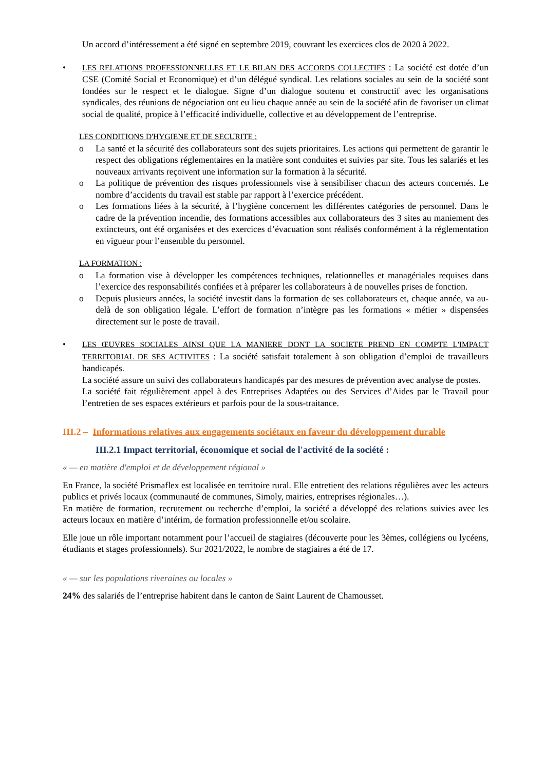Un accord d’intéressement a été signé en septembre 2019, couvrant les exercices clos de 2020 à 2022.
• LES RELATIONS PROFESSIONNELLES ET LE BILAN DES ACCORDS COLLECTIFS : La société est dotée d’un CSE (Comité Social et Economique) et d’un délégué syndical. Les relations sociales au sein de la société sont fondées sur le respect et le dialogue. Signe d’un dialogue soutenu et constructif avec les organisations syndicales, des réunions de négociation ont eu lieu chaque année au sein de la société afin de favoriser un climat social de qualité, propice à l’efficacité individuelle, collective et au développement de l’entreprise.
LES CONDITIONS D'HYGIENE ET DE SECURITE :
o La santé et la sécurité des collaborateurs sont des sujets prioritaires. Les actions qui permettent de garantir le respect des obligations réglementaires en la matière sont conduites et suivies par site. Tous les salariés et les nouveaux arrivants reçoivent une information sur la formation à la sécurité.
o La politique de prévention des risques professionnels vise à sensibiliser chacun des acteurs concernés. Le nombre d’accidents du travail est stable par rapport à l’exercice précédent.
o Les formations liées à la sécurité, à l’hygiène concernent les différentes catégories de personnel. Dans le cadre de la prévention incendie, des formations accessibles aux collaborateurs des 3 sites au maniement des extincteurs, ont été organisées et des exercices d’évacuation sont réalisés conformément à la réglementation en vigueur pour l’ensemble du personnel.
LA FORMATION :
o La formation vise à développer les compétences techniques, relationnelles et managériales requises dans l’exercice des responsabilités confiées et à préparer les collaborateurs à de nouvelles prises de fonction.
o Depuis plusieurs années, la société investit dans la formation de ses collaborateurs et, chaque année, va au-delà de son obligation légale. L’effort de formation n’intègre pas les formations « métier » dispensées directement sur le poste de travail.
• LES ŒUVRES SOCIALES AINSI QUE LA MANIERE DONT LA SOCIETE PREND EN COMPTE L'IMPACT TERRITORIAL DE SES ACTIVITES : La société satisfait totalement à son obligation d’emploi de travailleurs handicapés.
La société assure un suivi des collaborateurs handicapés par des mesures de prévention avec analyse de postes.
La société fait régulièrement appel à des Entreprises Adaptées ou des Services d’Aides par le Travail pour l’entretien de ses espaces extérieurs et parfois pour de la sous-traitance.
III.2 – Informations relatives aux engagements sociétaux en faveur du développement durable
III.2.1 Impact territorial, économique et social de l'activité de la société :
« — en matière d'emploi et de développement régional »
En France, la société Prismaflex est localisée en territoire rural. Elle entretient des relations régulières avec les acteurs publics et privés locaux (communauté de communes, Simoly, mairies, entreprises régionales…).
En matière de formation, recrutement ou recherche d’emploi, la société a développé des relations suivies avec les acteurs locaux en matière d’intérim, de formation professionnelle et/ou scolaire.
Elle joue un rôle important notamment pour l’accueil de stagiaires (découverte pour les 3èmes, collégiens ou lycéens, étudiants et stages professionnels). Sur 2021/2022, le nombre de stagiaires a été de 17.
« — sur les populations riveraines ou locales »
24% des salariés de l’entreprise habitent dans le canton de Saint Laurent de Chamousset.